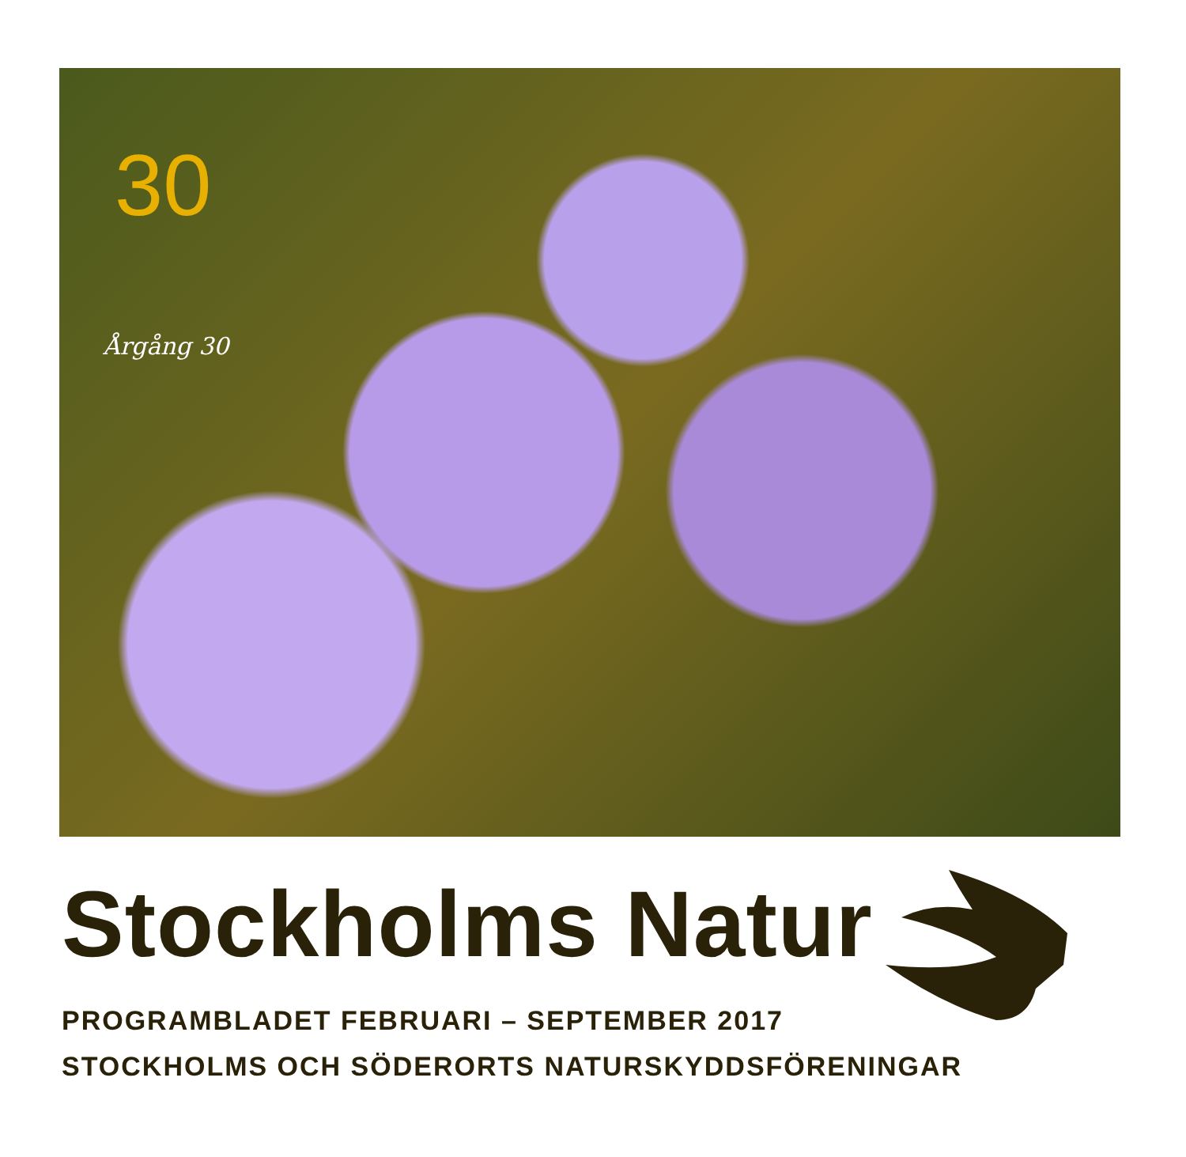30
Årgång 30
Stockholms Natur
PROGRAMBLADET FEBRUARI – SEPTEMBER 2017
STOCKHOLMS OCH SÖDERORTS NATURSKYDDSFÖRENINGAR